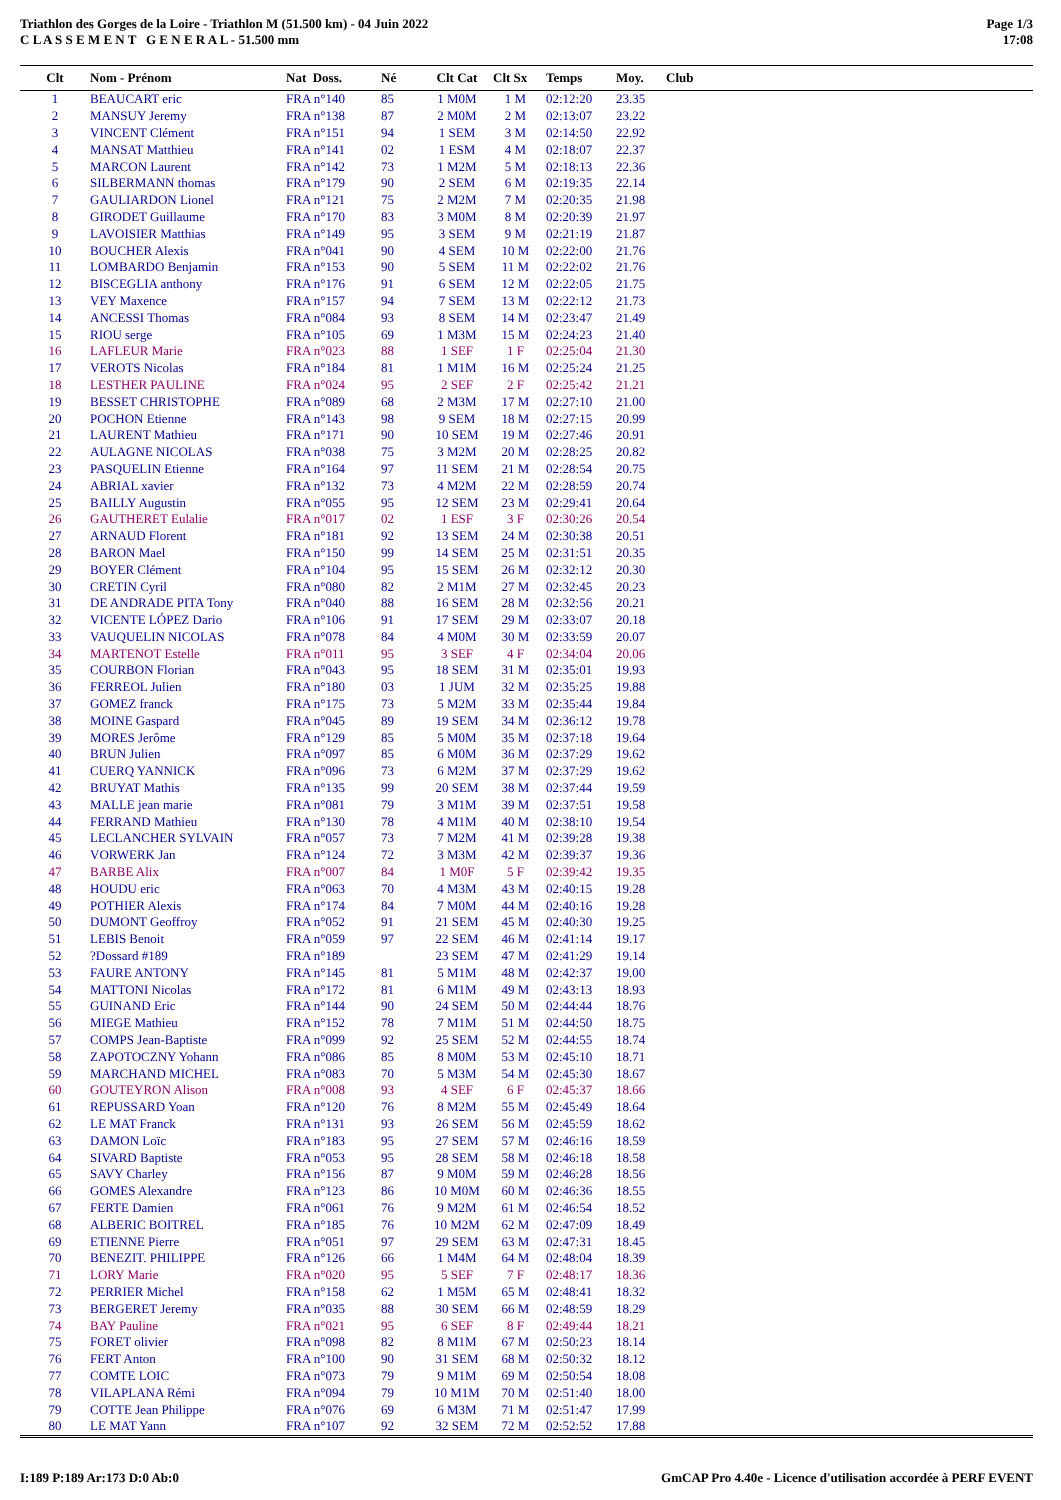Triathlon des Gorges de la Loire - Triathlon M (51.500 km) - 04 Juin 2022
C L A S S E M E N T G E N E R A L - 51.500 mm
Page 1/3
17:08
| Clt | Nom - Prénom | Nat Doss. | Né | Clt Cat | Clt Sx | Temps | Moy. | Club |
| --- | --- | --- | --- | --- | --- | --- | --- | --- |
| 1 | BEAUCART eric | FRA n°140 | 85 | 1 M0M | 1 M | 02:12:20 | 23.35 | |
| 2 | MANSUY Jeremy | FRA n°138 | 87 | 2 M0M | 2 M | 02:13:07 | 23.22 | |
| 3 | VINCENT Clément | FRA n°151 | 94 | 1 SEM | 3 M | 02:14:50 | 22.92 | |
| 4 | MANSAT Matthieu | FRA n°141 | 02 | 1 ESM | 4 M | 02:18:07 | 22.37 | |
| 5 | MARCON Laurent | FRA n°142 | 73 | 1 M2M | 5 M | 02:18:13 | 22.36 | |
| 6 | SILBERMANN thomas | FRA n°179 | 90 | 2 SEM | 6 M | 02:19:35 | 22.14 | |
| 7 | GAULIARDON Lionel | FRA n°121 | 75 | 2 M2M | 7 M | 02:20:35 | 21.98 | |
| 8 | GIRODET Guillaume | FRA n°170 | 83 | 3 M0M | 8 M | 02:20:39 | 21.97 | |
| 9 | LAVOISIER Matthias | FRA n°149 | 95 | 3 SEM | 9 M | 02:21:19 | 21.87 | |
| 10 | BOUCHER Alexis | FRA n°041 | 90 | 4 SEM | 10 M | 02:22:00 | 21.76 | |
| 11 | LOMBARDO Benjamin | FRA n°153 | 90 | 5 SEM | 11 M | 02:22:02 | 21.76 | |
| 12 | BISCEGLIA anthony | FRA n°176 | 91 | 6 SEM | 12 M | 02:22:05 | 21.75 | |
| 13 | VEY Maxence | FRA n°157 | 94 | 7 SEM | 13 M | 02:22:12 | 21.73 | |
| 14 | ANCESSI Thomas | FRA n°084 | 93 | 8 SEM | 14 M | 02:23:47 | 21.49 | |
| 15 | RIOU serge | FRA n°105 | 69 | 1 M3M | 15 M | 02:24:23 | 21.40 | |
| 16 | LAFLEUR Marie | FRA n°023 | 88 | 1 SEF | 1 F | 02:25:04 | 21.30 | |
| 17 | VEROTS Nicolas | FRA n°184 | 81 | 1 M1M | 16 M | 02:25:24 | 21.25 | |
| 18 | LESTHER PAULINE | FRA n°024 | 95 | 2 SEF | 2 F | 02:25:42 | 21.21 | |
| 19 | BESSET CHRISTOPHE | FRA n°089 | 68 | 2 M3M | 17 M | 02:27:10 | 21.00 | |
| 20 | POCHON Etienne | FRA n°143 | 98 | 9 SEM | 18 M | 02:27:15 | 20.99 | |
| 21 | LAURENT Mathieu | FRA n°171 | 90 | 10 SEM | 19 M | 02:27:46 | 20.91 | |
| 22 | AULAGNE NICOLAS | FRA n°038 | 75 | 3 M2M | 20 M | 02:28:25 | 20.82 | |
| 23 | PASQUELIN Etienne | FRA n°164 | 97 | 11 SEM | 21 M | 02:28:54 | 20.75 | |
| 24 | ABRIAL xavier | FRA n°132 | 73 | 4 M2M | 22 M | 02:28:59 | 20.74 | |
| 25 | BAILLY Augustin | FRA n°055 | 95 | 12 SEM | 23 M | 02:29:41 | 20.64 | |
| 26 | GAUTHERET Eulalie | FRA n°017 | 02 | 1 ESF | 3 F | 02:30:26 | 20.54 | |
| 27 | ARNAUD Florent | FRA n°181 | 92 | 13 SEM | 24 M | 02:30:38 | 20.51 | |
| 28 | BARON Mael | FRA n°150 | 99 | 14 SEM | 25 M | 02:31:51 | 20.35 | |
| 29 | BOYER Clément | FRA n°104 | 95 | 15 SEM | 26 M | 02:32:12 | 20.30 | |
| 30 | CRETIN Cyril | FRA n°080 | 82 | 2 M1M | 27 M | 02:32:45 | 20.23 | |
| 31 | DE ANDRADE PITA Tony | FRA n°040 | 88 | 16 SEM | 28 M | 02:32:56 | 20.21 | |
| 32 | VICENTE LÓPEZ Dario | FRA n°106 | 91 | 17 SEM | 29 M | 02:33:07 | 20.18 | |
| 33 | VAUQUELIN NICOLAS | FRA n°078 | 84 | 4 M0M | 30 M | 02:33:59 | 20.07 | |
| 34 | MARTENOT Estelle | FRA n°011 | 95 | 3 SEF | 4 F | 02:34:04 | 20.06 | |
| 35 | COURBON Florian | FRA n°043 | 95 | 18 SEM | 31 M | 02:35:01 | 19.93 | |
| 36 | FERREOL Julien | FRA n°180 | 03 | 1 JUM | 32 M | 02:35:25 | 19.88 | |
| 37 | GOMEZ franck | FRA n°175 | 73 | 5 M2M | 33 M | 02:35:44 | 19.84 | |
| 38 | MOINE Gaspard | FRA n°045 | 89 | 19 SEM | 34 M | 02:36:12 | 19.78 | |
| 39 | MORES Jerôme | FRA n°129 | 85 | 5 M0M | 35 M | 02:37:18 | 19.64 | |
| 40 | BRUN Julien | FRA n°097 | 85 | 6 M0M | 36 M | 02:37:29 | 19.62 | |
| 41 | CUERQ YANNICK | FRA n°096 | 73 | 6 M2M | 37 M | 02:37:29 | 19.62 | |
| 42 | BRUYAT Mathis | FRA n°135 | 99 | 20 SEM | 38 M | 02:37:44 | 19.59 | |
| 43 | MALLE jean marie | FRA n°081 | 79 | 3 M1M | 39 M | 02:37:51 | 19.58 | |
| 44 | FERRAND Mathieu | FRA n°130 | 78 | 4 M1M | 40 M | 02:38:10 | 19.54 | |
| 45 | LECLANCHER SYLVAIN | FRA n°057 | 73 | 7 M2M | 41 M | 02:39:28 | 19.38 | |
| 46 | VORWERK Jan | FRA n°124 | 72 | 3 M3M | 42 M | 02:39:37 | 19.36 | |
| 47 | BARBE Alix | FRA n°007 | 84 | 1 M0F | 5 F | 02:39:42 | 19.35 | |
| 48 | HOUDU eric | FRA n°063 | 70 | 4 M3M | 43 M | 02:40:15 | 19.28 | |
| 49 | POTHIER Alexis | FRA n°174 | 84 | 7 M0M | 44 M | 02:40:16 | 19.28 | |
| 50 | DUMONT Geoffroy | FRA n°052 | 91 | 21 SEM | 45 M | 02:40:30 | 19.25 | |
| 51 | LEBIS Benoit | FRA n°059 | 97 | 22 SEM | 46 M | 02:41:14 | 19.17 | |
| 52 | ?Dossard #189 | FRA n°189 | | 23 SEM | 47 M | 02:41:29 | 19.14 | |
| 53 | FAURE ANTONY | FRA n°145 | 81 | 5 M1M | 48 M | 02:42:37 | 19.00 | |
| 54 | MATTONI Nicolas | FRA n°172 | 81 | 6 M1M | 49 M | 02:43:13 | 18.93 | |
| 55 | GUINAND Eric | FRA n°144 | 90 | 24 SEM | 50 M | 02:44:44 | 18.76 | |
| 56 | MIEGE Mathieu | FRA n°152 | 78 | 7 M1M | 51 M | 02:44:50 | 18.75 | |
| 57 | COMPS Jean-Baptiste | FRA n°099 | 92 | 25 SEM | 52 M | 02:44:55 | 18.74 | |
| 58 | ZAPOTOCZNY Yohann | FRA n°086 | 85 | 8 M0M | 53 M | 02:45:10 | 18.71 | |
| 59 | MARCHAND MICHEL | FRA n°083 | 70 | 5 M3M | 54 M | 02:45:30 | 18.67 | |
| 60 | GOUTEYRON Alison | FRA n°008 | 93 | 4 SEF | 6 F | 02:45:37 | 18.66 | |
| 61 | REPUSSARD Yoan | FRA n°120 | 76 | 8 M2M | 55 M | 02:45:49 | 18.64 | |
| 62 | LE MAT Franck | FRA n°131 | 93 | 26 SEM | 56 M | 02:45:59 | 18.62 | |
| 63 | DAMON Loïc | FRA n°183 | 95 | 27 SEM | 57 M | 02:46:16 | 18.59 | |
| 64 | SIVARD Baptiste | FRA n°053 | 95 | 28 SEM | 58 M | 02:46:18 | 18.58 | |
| 65 | SAVY Charley | FRA n°156 | 87 | 9 M0M | 59 M | 02:46:28 | 18.56 | |
| 66 | GOMES Alexandre | FRA n°123 | 86 | 10 M0M | 60 M | 02:46:36 | 18.55 | |
| 67 | FERTE Damien | FRA n°061 | 76 | 9 M2M | 61 M | 02:46:54 | 18.52 | |
| 68 | ALBERIC BOITREL | FRA n°185 | 76 | 10 M2M | 62 M | 02:47:09 | 18.49 | |
| 69 | ETIENNE Pierre | FRA n°051 | 97 | 29 SEM | 63 M | 02:47:31 | 18.45 | |
| 70 | BENEZIT. PHILIPPE | FRA n°126 | 66 | 1 M4M | 64 M | 02:48:04 | 18.39 | |
| 71 | LORY Marie | FRA n°020 | 95 | 5 SEF | 7 F | 02:48:17 | 18.36 | |
| 72 | PERRIER Michel | FRA n°158 | 62 | 1 M5M | 65 M | 02:48:41 | 18.32 | |
| 73 | BERGERET Jeremy | FRA n°035 | 88 | 30 SEM | 66 M | 02:48:59 | 18.29 | |
| 74 | BAY Pauline | FRA n°021 | 95 | 6 SEF | 8 F | 02:49:44 | 18.21 | |
| 75 | FORET olivier | FRA n°098 | 82 | 8 M1M | 67 M | 02:50:23 | 18.14 | |
| 76 | FERT Anton | FRA n°100 | 90 | 31 SEM | 68 M | 02:50:32 | 18.12 | |
| 77 | COMTE LOIC | FRA n°073 | 79 | 9 M1M | 69 M | 02:50:54 | 18.08 | |
| 78 | VILAPLANA Rémi | FRA n°094 | 79 | 10 M1M | 70 M | 02:51:40 | 18.00 | |
| 79 | COTTE Jean Philippe | FRA n°076 | 69 | 6 M3M | 71 M | 02:51:47 | 17.99 | |
| 80 | LE MAT Yann | FRA n°107 | 92 | 32 SEM | 72 M | 02:52:52 | 17.88 | |
I:189 P:189 Ar:173 D:0 Ab:0 GmCAP Pro 4.40e - Licence d'utilisation accordée à PERF EVENT